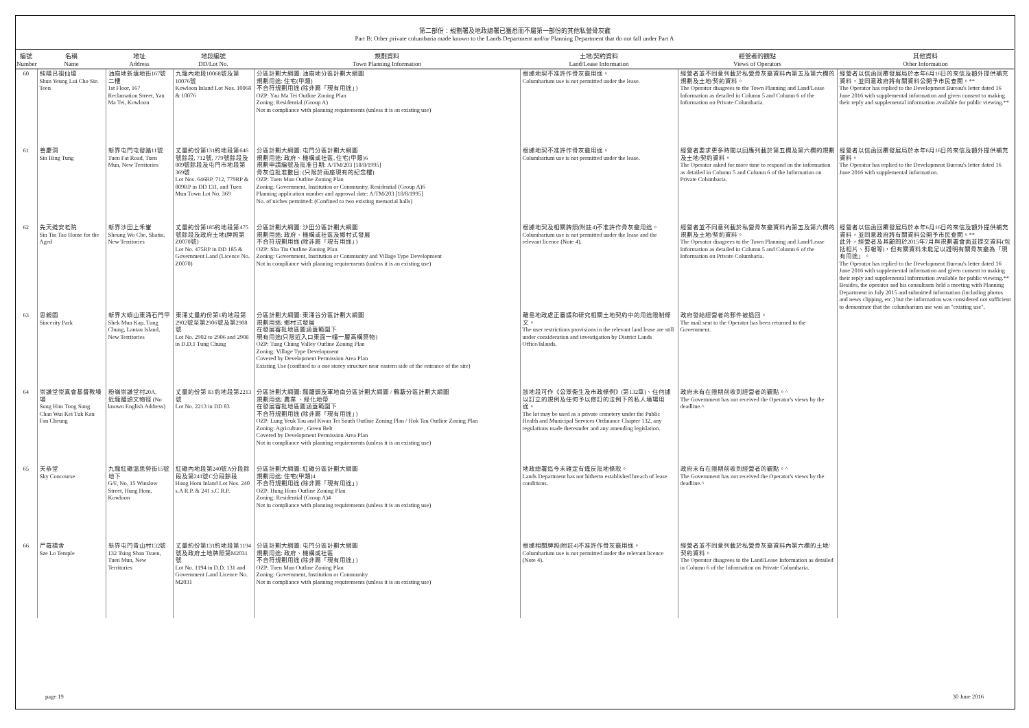第二部份：規劃署及地政總署已獲悉而不屬第一部份的其他私營骨灰龕
Part B: Other private columbaria made known to the Lands Department and/or Planning Department that do not fall under Part A
| 編號 Number | 名稱 Name | 地址 Address | 地段編號 DD/Lot No. | 規劃資料 Town Planning Information | 土地/契約資料 Land/Lease Information | 經營者的觀點 Views of Operators | 其他資料 Other Information |
| --- | --- | --- | --- | --- | --- | --- | --- |
| 60 | 純陽呂祖仙壇 Shun Yeung Lui Cho Sin Teen | 油麻地新填地街167號二樓 1st Floor, 167 Reclamation Street, Yau Ma Tei, Kowloon | 九龍內地段10068號及第10076號 Kowloon Inland Lot Nos. 10068 & 10076 | 分區計劃大綱圖: 油麻地分區計劃大綱圖 規劃用途: 住宅(甲類) 不合符規劃用途 (除非屬「現有用途」) OZP: Yau Ma Tei Outline Zoning Plan Zoning: Residential (Group A) Not in compliance with planning requirements (unless it is an existing use) | 根據地契不准許作骨灰龕用途。 Columbarium use is not permitted under the lease. | 經營者並不同意列載於私營骨灰龕資料內第五及第六欄的規劃及土地/契約資料。 The Operator disagrees to the Town Planning and Land/Lease Information as detailed in Column 5 and Column 6 of the Information on Private Columbaria. | 經營者以信函回覆發展局於本年6月16日的來信及額外提供補充資料，並同意政府將有關資料公開予市民查閱。** The Operator has replied to the Development Bureau's letter dated 16 June 2016 with supplemental information and given consent to making their reply and supplemental information available for public viewing.** |
| 61 | 善慶洞 Sin Hing Tung | 新界屯門屯發路11號 Tuen Fat Road, Tuen Mun, New Territories | 丈量約份第131約地段第646號餘段, 712號, 779號餘段及809號餘段及屯門市地段第369號 Lot Nos. 646RP, 712, 779RP & 809RP in DD 131, and Tuen Mun Town Lot No. 369 | 分區計劃大綱圖: 屯門分區計劃大綱圖 規劃用途: 政府、機構或社區, 住宅(甲類)6 規劃申請編號及批准日期: A/TM/203 [18/8/1995] 骨灰位批准數目: (只限於兩座現有的紀念樓) OZP: Tuen Mun Outline Zoning Plan Zoning: Government, Institution or Community, Residential (Group A)6 Planning application number and approval date: A/TM/203 [18/8/1995] No. of niches permitted: (Confined to two existing memorial halls) | 根據地契不准許作骨灰龕用途。 Columbarium use is not permitted under the lease. | 經營者要求更多時間以回應列載於第五欄及第六欄的規劃及土地/契約資料。 The Operator asked for more time to respond on the information as detailed in Column 5 and Column 6 of the Information on Private Columbaria. | 經營者以信函回覆發展局於本年6月16日的來信及額外提供補充資料。 The Operator has replied to the Development Bureau's letter dated 16 June 2016 with supplemental information. |
| 62 | 先天道安老院 Sin Tin Tao Home for the Aged | 新界沙田上禾輋 Sheung Wo Che, Shatin, New Territories | 丈量約份第185約地段第475號餘段及政府土地(牌照第Z0070號) Lot No. 475RP in DD 185 & Government Land (Licence No. Z0070) | 分區計劃大綱圖: 沙田分區計劃大綱圖 規劃用途: 政府、機構或社區及鄉村式發展 不合符規劃用途 (除非屬「現有用途」) OZP: Sha Tin Outline Zoning Plan Zoning: Government, Institution or Community and Village Type Development Not in compliance with planning requirements (unless it is an existing use) | 根據地契及相關牌照(附註4)不准許作骨灰龕用途。 Columbarium use is not permitted under the lease and the relevant licence (Note 4). | 經營者並不同意列載於私營骨灰龕資料內第五及第六欄的規劃及土地/契約資料。 The Operator disagrees to the Town Planning and Land/Lease Information as detailed in Column 5 and Column 6 of the Information on Private Columbaria. | 經營者以信函回覆發展局於本年6月16日的來信及額外提供補充資料，並同意政府將有關資料公開予市民查閱。** 此外，經營者及其顧問於2015年7月與規劃署會面並提交資料(包括相片、剪報等)，但有關資料未能足以證明有關骨灰龕為「現有用途」。 The Operator has replied to the Development Bureau's letter dated 16 June 2016 with supplemental information and given consent to making their reply and supplemental information available for public viewing.** Besides, the operator and his consultants held a meeting with Planning Department in July 2015 and submitted information (including photos and news clipping, etc.) but the information was considered not sufficient to demontrate that the columbarium use was an "existing use". |
| 63 | 思親園 Sincerity Park | 新界大嶼山東涌石門甲 Shek Mun Kap, Tung Chung, Lantau Island, New Territories | 東涌丈量約份第1約地段第2902號至第2906號及第2908號 Lot No. 2902 to 2906 and 2908 in D.D.1 Tung Chung | 分區計劃大綱圖: 東涌谷分區計劃大綱圖 規劃用途: 鄉村式發展 在發展審批地區圖涵蓋範圍下 現有用途(只限近入口東面一幢一層高構築物) OZP: Tung Chung Valley Outline Zoning Plan Zoning: Village Type Development Covered by Development Permission Area Plan Existing Use (confined to a one storey structure near eastern side of the entrance of the site) | 離島地政處正審議和研究相關土地契約中的用途限制條文。 The user restrictions provisions in the relevant land lease are still under consideration and investigation by District Lands Office/Islands. | 政府發給經營者的郵件被退回。 The mail sent to the Operator has been returned to the Government. | |
| 64 | 崇謙堂崇真會基督教墳場 Sung Him Tong Sung Chan Wui Kei Tuk Kau Fan Cheung | 粉嶺崇謙堂村20A, 近龍躍頭文物徑 (No known English Address) | 丈量約份第 83 約地段第2213號 Lot No. 2213 in DD 83 | 分區計劃大綱圖: 龍躍頭及軍地南分區計劃大綱圖 / 鶴藪分區計劃大綱圖 規劃用途: 農業 、綠化地帶 在發展審批地區圖涵蓋範圍下 不合符規劃用途 (除非屬「現有用途」) OZP: Lung Yeuk Tau and Kwan Tei South Outline Zoning Plan / Hok Tau Outline Zoning Plan Zoning: Agriculture , Green Belt Covered by Development Permission Area Plan Not in compliance with planning requirements (unless it is an existing use) | 該地段可作《公眾衞生及市政條例》(第132章)、任何據以訂立的規例及任何予以修訂的法例下的私人墳場用途。 The lot may be used as a private cemetery under the Public Health and Municipal Services Ordinance Chapter 132, any regulations made thereunder and any amending legislation. | 政府未有在限期前收到經營者的觀點。^ The Government has not received the Operator's views by the deadline.^ | |
| 65 | 天恭堂 Sky Concourse | 九龍紅磡溫思勞街15號地下 G/F, No. 15 Winslow Street, Hung Hom, Kowloon | 紅磡內地段第240號A分段餘段及第241號C分段餘段 Hung Hom Inland Lot Nos. 240 s.A R.P. & 241 s.C R.P. | 分區計劃大綱圖: 紅磡分區計劃大綱圖 規劃用途: 住宅(甲類)4 不合符規劃用途 (除非屬「現有用途」) OZP: Hung Hom Outline Zoning Plan Zoning: Residential (Group A)4 Not in compliance with planning requirements (unless it is an existing use) | 地政總署迄今未確定有違反批地條款。 Lands Department has not hitherto established breach of lease conditions. | 政府未有在限期前收到經營者的觀點。^ The Government has not received the Operator's views by the deadline.^ | |
| 66 | 尸羅精舍 Sze Lo Temple | 新界屯門青山村132號 132 Tsing Shan Tsuen, Tuen Mun, New Territories | 丈量約份第131約地段第1194號及政府土地牌照第M2031號 Lot No. 1194 in D.D. 131 and Government Land Licence No. M2031 | 分區計劃大綱圖: 屯門分區計劃大綱圖 規劃用途: 政府、機構或社區 不合符規劃用途 (除非屬「現有用途」) OZP: Tuen Mun Outline Zoning Plan Zoning: Government, Institution or Community Not in compliance with planning requirements (unless it is an existing use) | 根據相關牌照(附註4)不准許作骨灰龕用途。 Columbarium use is not permitted under the relevant licence (Note 4). | 經營者並不同意列載於私營骨灰龕資料內第六欄的土地/契約資料。 The Operator disagrees to the Land/Lease Information as detailed in Column 6 of the Information on Private Columbaria. | |
page 19 30 June 2016